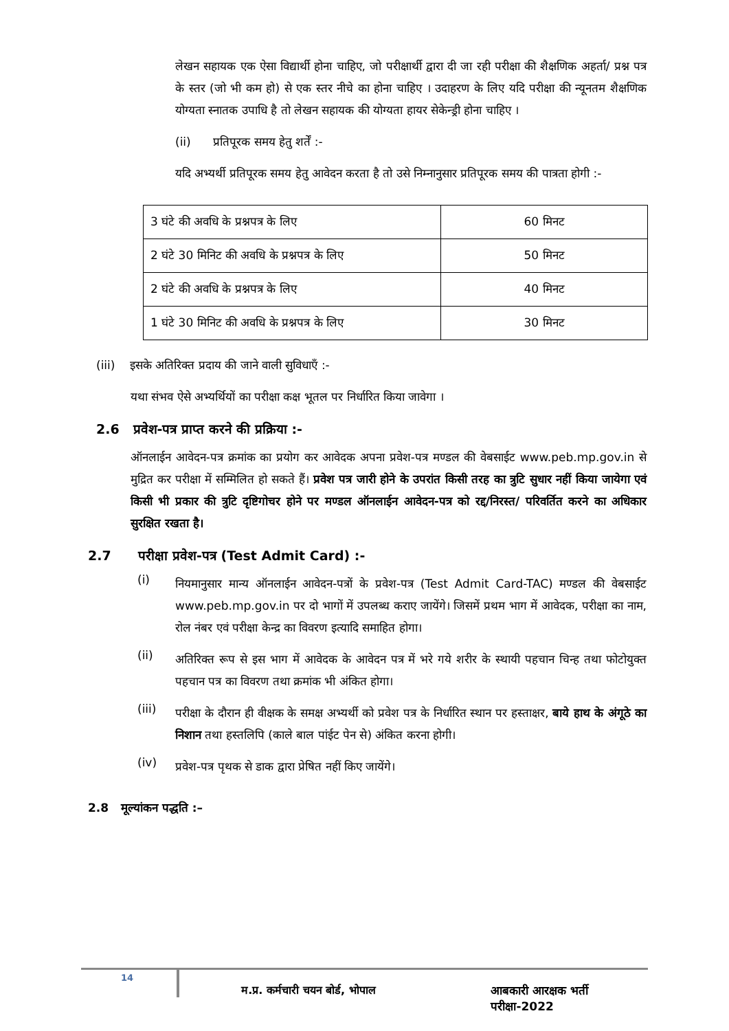लेखन सहायक एक ऐसा विद्यार्थी होना चाहिए, जो परीक्षार्थी द्वारा दी जा रही परीक्षा की शैक्षणिक अहर्ता/ प्रश्न पत्र के स्तर (जो भी कम हो) से एक स्तर नीचे का होना चाहिए । उदाहरण के लिए यदि परीक्षा की न्यूनतम शैक्षणिक योग्यता स्नातक उपाधि है तो लेखन सहायक की योग्यता हायर सेकेन्ड्री होना चाहिए ।
(ii) प्रतिपूरक समय हेतु शर्तें :-
यदि अभ्यर्थी प्रतिपूरक समय हेतु आवेदन करता है तो उसे निम्नानुसार प्रतिपूरक समय की पात्रता होगी :-
| 3 घंटे की अवधि के प्रश्नपत्र के लिए | 60 मिनट |
| 2 घंटे 30 मिनिट की अवधि के प्रश्नपत्र के लिए | 50 मिनट |
| 2 घंटे की अवधि के प्रश्नपत्र के लिए | 40 मिनट |
| 1 घंटे 30 मिनिट की अवधि के प्रश्नपत्र के लिए | 30 मिनट |
(iii) इसके अतिरिक्त प्रदाय की जाने वाली सुविधाएँ :-
यथा संभव ऐसे अभ्यर्थियों का परीक्षा कक्ष भूतल पर निर्धारित किया जावेगा ।
2.6 प्रवेश-पत्र प्राप्त करने की प्रक्रिया :-
ऑनलाईन आवेदन-पत्र क्रमांक का प्रयोग कर आवेदक अपना प्रवेश-पत्र मण्डल की वेबसाईट www.peb.mp.gov.in से मुद्रित कर परीक्षा में सम्मिलित हो सकते हैं। प्रवेश पत्र जारी होने के उपरांत किसी तरह का त्रुटि सुधार नहीं किया जायेगा एवं किसी भी प्रकार की त्रुटि दृष्टिगोचर होने पर मण्डल ऑनलाईन आवेदन-पत्र को रद्द/निरस्त/ परिवर्तित करने का अधिकार सुरक्षित रखता है।
2.7 परीक्षा प्रवेश-पत्र (Test Admit Card) :-
(i)
नियमानुसार मान्य ऑनलाईन आवेदन-पत्रों के प्रवेश-पत्र (Test Admit Card-TAC) मण्डल की वेबसाईट www.peb.mp.gov.in पर दो भागों में उपलब्ध कराए जायेंगे। जिसमें प्रथम भाग में आवेदक, परीक्षा का नाम, रोल नंबर एवं परीक्षा केन्द्र का विवरण इत्यादि समाहित होगा।
(ii)
अतिरिक्त रूप से इस भाग में आवेदक के आवेदन पत्र में भरे गये शरीर के स्थायी पहचान चिन्ह तथा फोटोयुक्त पहचान पत्र का विवरण तथा क्रमांक भी अंकित होगा।
(iii)
परीक्षा के दौरान ही वीक्षक के समक्ष अभ्यर्थी को प्रवेश पत्र के निर्धारित स्थान पर हस्ताक्षर, बाये हाथ के अंगूठे का निशान तथा हस्तलिपि (काले बाल पांईट पेन से) अंकित करना होगी।
(iv)
प्रवेश-पत्र पृथक से डाक द्वारा प्रेषित नहीं किए जायेंगे।
2.8 मूल्यांकन पद्धति :–
14 म.प्र. कर्मचारी चयन बोर्ड, भोपाल आबकारी आरक्षक भर्ती परीक्षा-2022